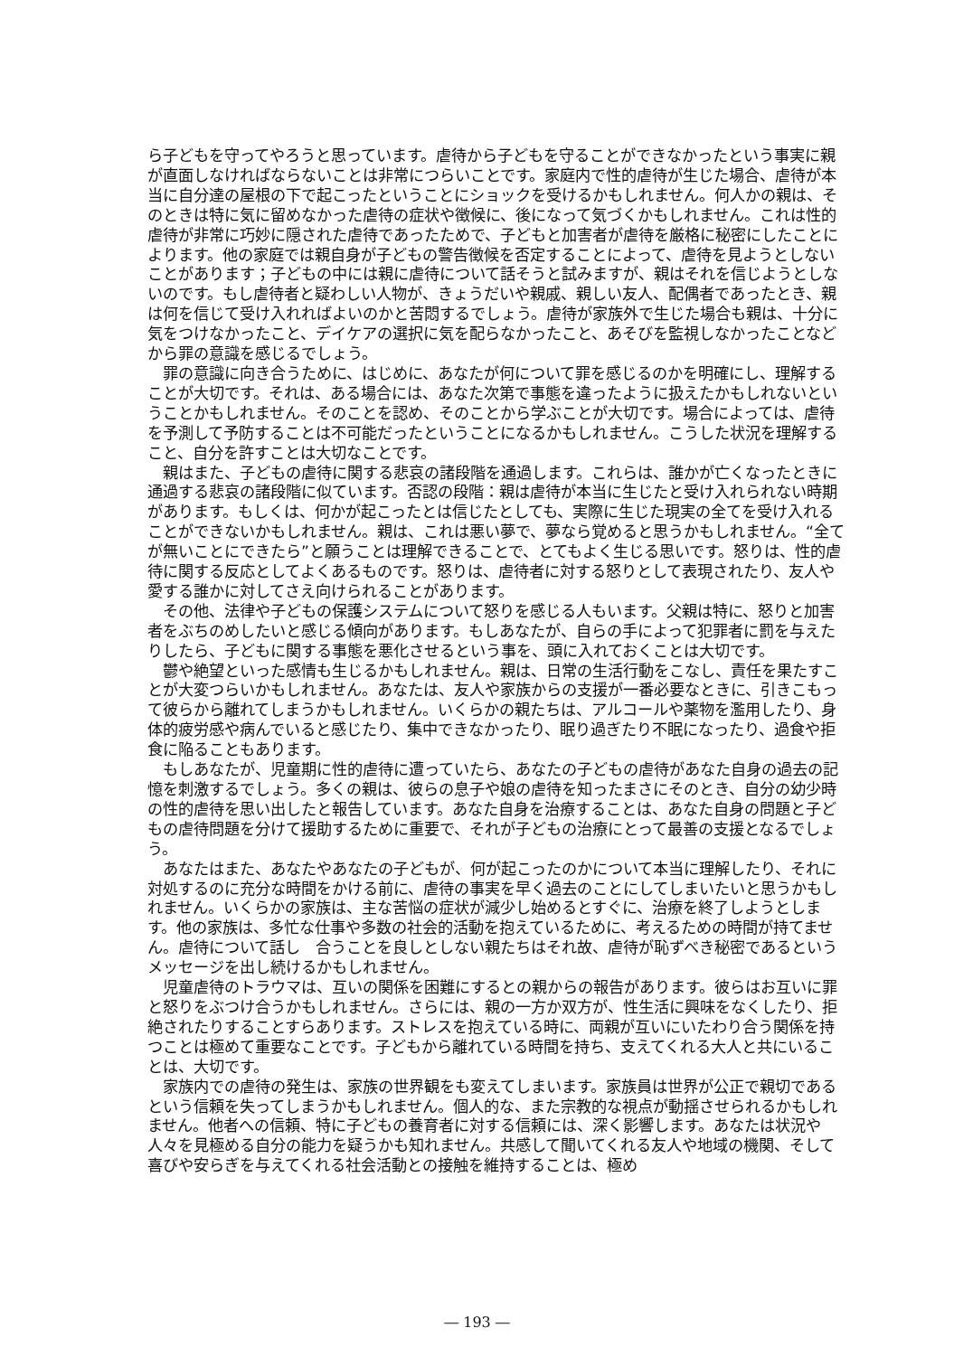ら子どもを守ってやろうと思っています。虐待から子どもを守ることができなかったという事実に親が直面しなければならないことは非常につらいことです。家庭内で性的虐待が生じた場合、虐待が本当に自分達の屋根の下で起こったということにショックを受けるかもしれません。何人かの親は、そのときは特に気に留めなかった虐待の症状や徴候に、後になって気づくかもしれません。これは性的虐待が非常に巧妙に隠された虐待であったためで、子どもと加害者が虐待を厳格に秘密にしたことによります。他の家庭では親自身が子どもの警告徴候を否定することによって、虐待を見ようとしないことがあります；子どもの中には親に虐待について話そうと試みますが、親はそれを信じようとしないのです。もし虐待者と疑わしい人物が、きょうだいや親戚、親しい友人、配偶者であったとき、親は何を信じて受け入れればよいのかと苦悶するでしょう。虐待が家族外で生じた場合も親は、十分に気をつけなかったこと、デイケアの選択に気を配らなかったこと、あそびを監視しなかったことなどから罪の意識を感じるでしょう。
罪の意識に向き合うために、はじめに、あなたが何について罪を感じるのかを明確にし、理解することが大切です。それは、ある場合には、あなた次第で事態を違ったように扱えたかもしれないということかもしれません。そのことを認め、そのことから学ぶことが大切です。場合によっては、虐待を予測して予防することは不可能だったということになるかもしれません。こうした状況を理解すること、自分を許すことは大切なことです。
親はまた、子どもの虐待に関する悲哀の諸段階を通過します。これらは、誰かが亡くなったときに通過する悲哀の諸段階に似ています。否認の段階：親は虐待が本当に生じたと受け入れられない時期があります。もしくは、何かが起こったとは信じたとしても、実際に生じた現実の全てを受け入れることができないかもしれません。親は、これは悪い夢で、夢なら覚めると思うかもしれません。“全てが無いことにできたら”と願うことは理解できることで、とてもよく生じる思いです。怒りは、性的虐待に関する反応としてよくあるものです。怒りは、虐待者に対する怒りとして表現されたり、友人や愛する誰かに対してさえ向けられることがあります。
その他、法律や子どもの保護システムについて怒りを感じる人もいます。父親は特に、怒りと加害者をぶちのめしたいと感じる傾向があります。もしあなたが、自らの手によって犯罪者に罰を与えたりしたら、子どもに関する事態を悪化させるという事を、頭に入れておくことは大切です。
鬱や絶望といった感情も生じるかもしれません。親は、日常の生活行動をこなし、責任を果たすことが大変つらいかもしれません。あなたは、友人や家族からの支援が一番必要なときに、引きこもって彼らから離れてしまうかもしれません。いくらかの親たちは、アルコールや薬物を濫用したり、身体的疲労感や病んでいると感じたり、集中できなかったり、眠り過ぎたり不眠になったり、過食や拒食に陥ることもあります。
もしあなたが、児童期に性的虐待に遭っていたら、あなたの子どもの虐待があなた自身の過去の記憶を刺激するでしょう。多くの親は、彼らの息子や娘の虐待を知ったまさにそのとき、自分の幼少時の性的虐待を思い出したと報告しています。あなた自身を治療することは、あなた自身の問題と子どもの虐待問題を分けて援助するために重要で、それが子どもの治療にとって最善の支援となるでしょう。
あなたはまた、あなたやあなたの子どもが、何が起こったのかについて本当に理解したり、それに対処するのに充分な時間をかける前に、虐待の事実を早く過去のことにしてしまいたいと思うかもしれません。いくらかの家族は、主な苦悩の症状が減少し始めるとすぐに、治療を終了しようとします。他の家族は、多忙な仕事や多数の社会的活動を抱えているために、考えるための時間が持てません。虐待について話し　合うことを良しとしない親たちはそれ故、虐待が恥ずべき秘密であるというメッセージを出し続けるかもしれません。
児童虐待のトラウマは、互いの関係を困難にするとの親からの報告があります。彼らはお互いに罪と怒りをぶつけ合うかもしれません。さらには、親の一方か双方が、性生活に興味をなくしたり、拒絶されたりすることすらあります。ストレスを抱えている時に、両親が互いにいたわり合う関係を持つことは極めて重要なことです。子どもから離れている時間を持ち、支えてくれる大人と共にいることは、大切です。
家族内での虐待の発生は、家族の世界観をも変えてしまいます。家族員は世界が公正で親切であるという信頼を失ってしまうかもしれません。個人的な、また宗教的な視点が動揺させられるかもしれません。他者への信頼、特に子どもの養育者に対する信頼には、深く影響します。あなたは状況や人々を見極める自分の能力を疑うかも知れません。共感して聞いてくれる友人や地域の機関、そして喜びや安らぎを与えてくれる社会活動との接触を維持することは、極め
― 193 ―